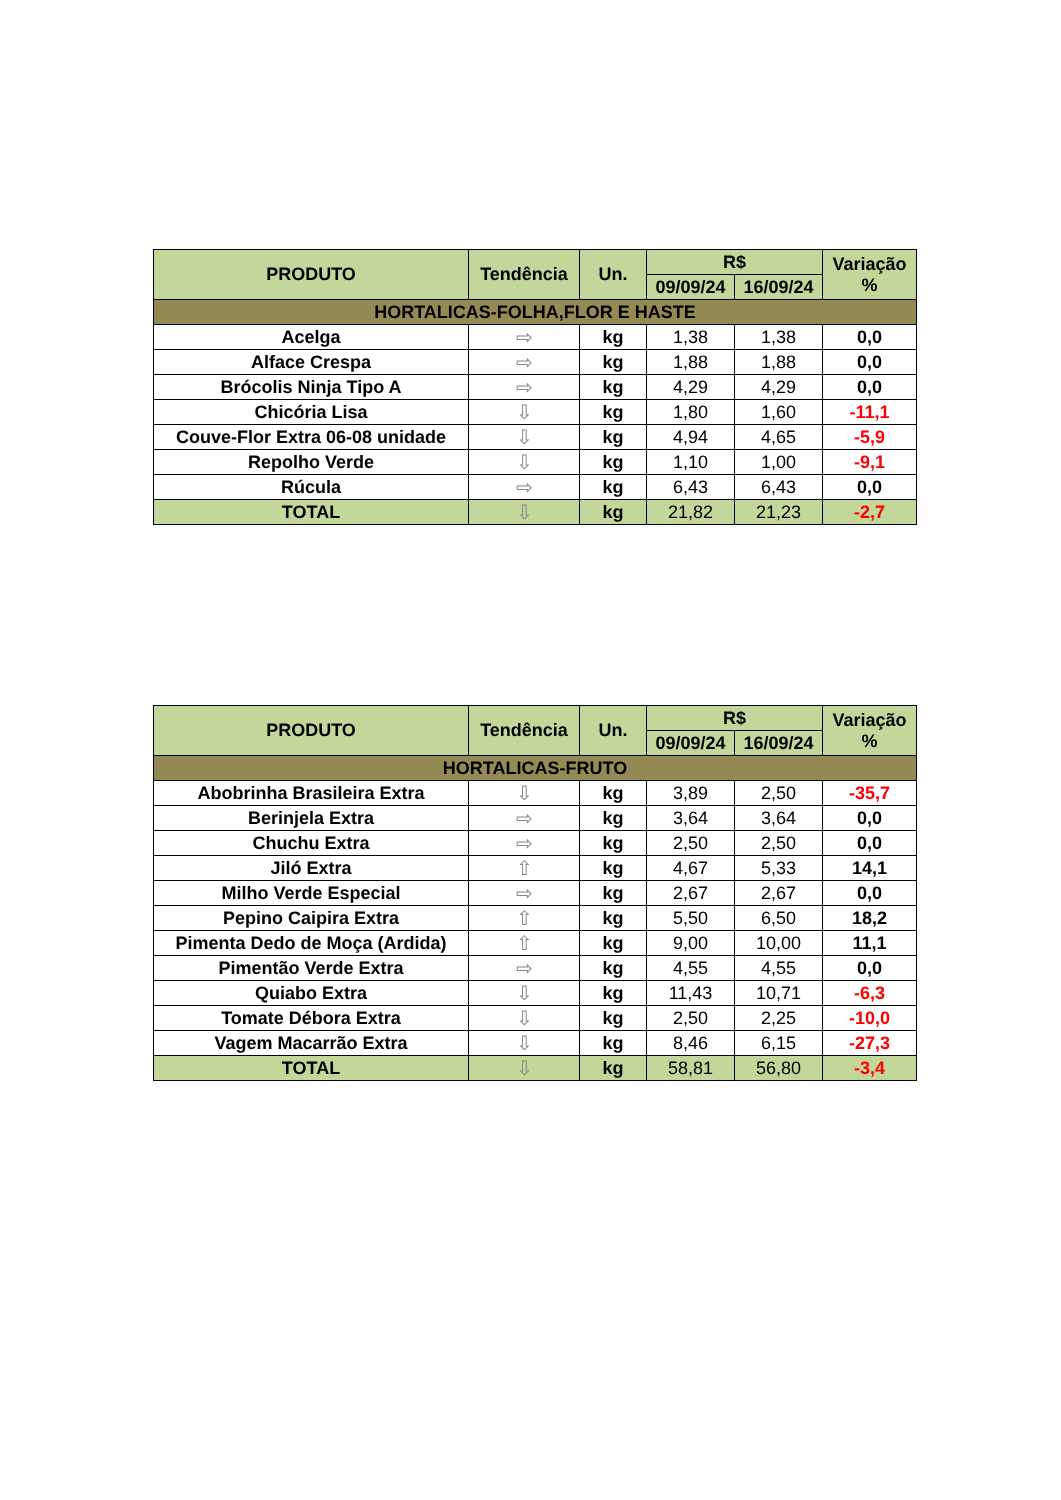| PRODUTO | Tendência | Un. | R$ | | Variação % |
| --- | --- | --- | --- | --- | --- |
| | | | 09/09/24 | 16/09/24 | |
| HORTALICAS-FOLHA,FLOR E HASTE | | | | | |
| Acelga | ⇨ | kg | 1,38 | 1,38 | 0,0 |
| Alface Crespa | ⇨ | kg | 1,88 | 1,88 | 0,0 |
| Brócolis Ninja Tipo A | ⇨ | kg | 4,29 | 4,29 | 0,0 |
| Chicória Lisa | ⇩ | kg | 1,80 | 1,60 | -11,1 |
| Couve-Flor Extra 06-08 unidade | ⇩ | kg | 4,94 | 4,65 | -5,9 |
| Repolho Verde | ⇩ | kg | 1,10 | 1,00 | -9,1 |
| Rúcula | ⇨ | kg | 6,43 | 6,43 | 0,0 |
| TOTAL | ⇩ | kg | 21,82 | 21,23 | -2,7 |
| PRODUTO | Tendência | Un. | R$ | | Variação % |
| --- | --- | --- | --- | --- | --- |
| | | | 09/09/24 | 16/09/24 | |
| HORTALICAS-FRUTO | | | | | |
| Abobrinha Brasileira Extra | ⇩ | kg | 3,89 | 2,50 | -35,7 |
| Berinjela Extra | ⇨ | kg | 3,64 | 3,64 | 0,0 |
| Chuchu Extra | ⇨ | kg | 2,50 | 2,50 | 0,0 |
| Jiló Extra | ⇧ | kg | 4,67 | 5,33 | 14,1 |
| Milho Verde Especial | ⇨ | kg | 2,67 | 2,67 | 0,0 |
| Pepino Caipira Extra | ⇧ | kg | 5,50 | 6,50 | 18,2 |
| Pimenta Dedo de Moça (Ardida) | ⇧ | kg | 9,00 | 10,00 | 11,1 |
| Pimentão Verde Extra | ⇨ | kg | 4,55 | 4,55 | 0,0 |
| Quiabo Extra | ⇩ | kg | 11,43 | 10,71 | -6,3 |
| Tomate Débora Extra | ⇩ | kg | 2,50 | 2,25 | -10,0 |
| Vagem Macarrão Extra | ⇩ | kg | 8,46 | 6,15 | -27,3 |
| TOTAL | ⇩ | kg | 58,81 | 56,80 | -3,4 |